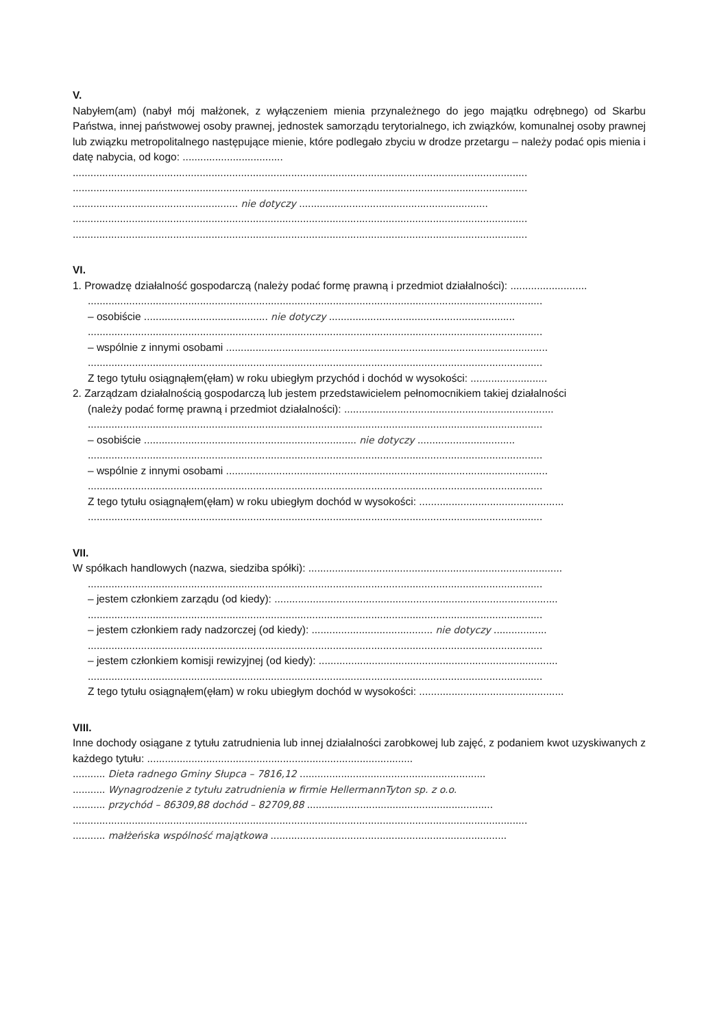V.
Nabyłem(am) (nabył mój małżonek, z wyłączeniem mienia przynależnego do jego majątku odrębnego) od Skarbu Państwa, innej państwowej osoby prawnej, jednostek samorządu terytorialnego, ich związków, komunalnej osoby prawnej lub związku metropolitalnego następujące mienie, które podlegało zbyciu w drodze przetargu – należy podać opis mienia i datę nabycia, od kogo: ..................................
..........................................................................................................................................................
..........................................................................................................................................................
........................................................ nie dotyczy ................................................................
..........................................................................................................................................................
..........................................................................................................................................................
VI.
1. Prowadzę działalność gospodarczą (należy podać formę prawną i przedmiot działalności): ..........................
..........................................................................................................................................................
– osobiście .......................................... nie dotyczy ...............................................................
..........................................................................................................................................................
– wspólnie z innymi osobami .............................................................................................................
..........................................................................................................................................................
Z tego tytułu osiągnąłem(ęłam) w roku ubiegłym przychód i dochód w wysokości: ..........................
2. Zarządzam działalnością gospodarczą lub jestem przedstawicielem pełnomocnikiem takiej działalności
(należy podać formę prawną i przedmiot działalności): .......................................................................
..........................................................................................................................................................
– osobiście ........................................................................ nie dotyczy .................................
..........................................................................................................................................................
– wspólnie z innymi osobami .............................................................................................................
..........................................................................................................................................................
Z tego tytułu osiągnąłem(ęłam) w roku ubiegłym dochód w wysokości: .................................................
..........................................................................................................................................................
VII.
W spółkach handlowych (nazwa, siedziba spółki): ......................................................................................
..........................................................................................................................................................
– jestem członkiem zarządu (od kiedy): ................................................................................................
..........................................................................................................................................................
– jestem członkiem rady nadzorczej (od kiedy): ......................................... nie dotyczy ..................
..........................................................................................................................................................
– jestem członkiem komisji rewizyjnej (od kiedy): .................................................................................
..........................................................................................................................................................
Z tego tytułu osiągnąłem(ęłam) w roku ubiegłym dochód w wysokości: .................................................
VIII.
Inne dochody osiągane z tytułu zatrudnienia lub innej działalności zarobkowej lub zajęć, z podaniem kwot uzyskiwanych z każdego tytułu: ..........................................................................................
........... Dieta radnego Gminy Słupca – 7816,12 ...............................................................
........... Wynagrodzenie z tytułu zatrudnienia w firmie HellermannTyton sp. z o.o.
........... przychód – 86309,88 dochód – 82709,88 ...............................................................
..........................................................................................................................................................
........... małżeńska wspólność majątkowa ................................................................................